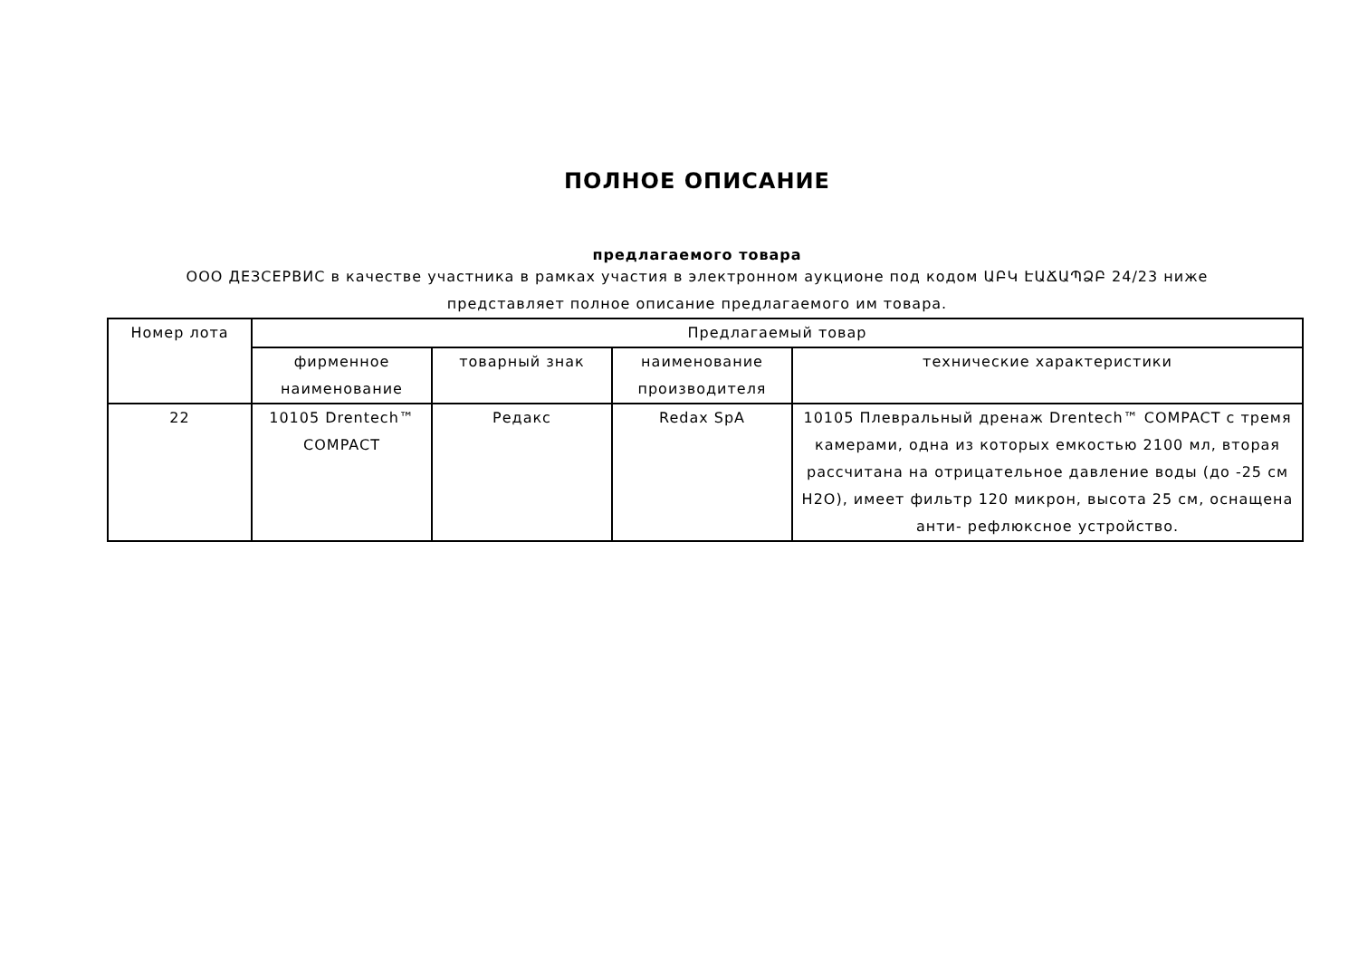ПОЛНОЕ ОПИСАНИЕ
предлагаемого товара
ООО ДЕЗСЕРВИС в качестве участника в рамках участия в электронном аукционе под кодом ԱԲԿ ԷԱՃԱՊՁԲ 24/23 ниже представляет полное описание предлагаемого им товара.
| Номер лота | Предлагаемый товар | | | |
| --- | --- | --- | --- | --- |
| | фирменное наименование | товарный знак | наименование производителя | технические характеристики |
| 22 | 10105 Drentech™ COMPACT | Редакс | Redax SpA | 10105 Плевральный дренаж Drentech™ COMPACT с тремя камерами, одна из которых емкостью 2100 мл, вторая рассчитана на отрицательное давление воды (до -25 см H2O), имеет фильтр 120 микрон, высота 25 см, оснащена анти- рефлюксное устройство. |